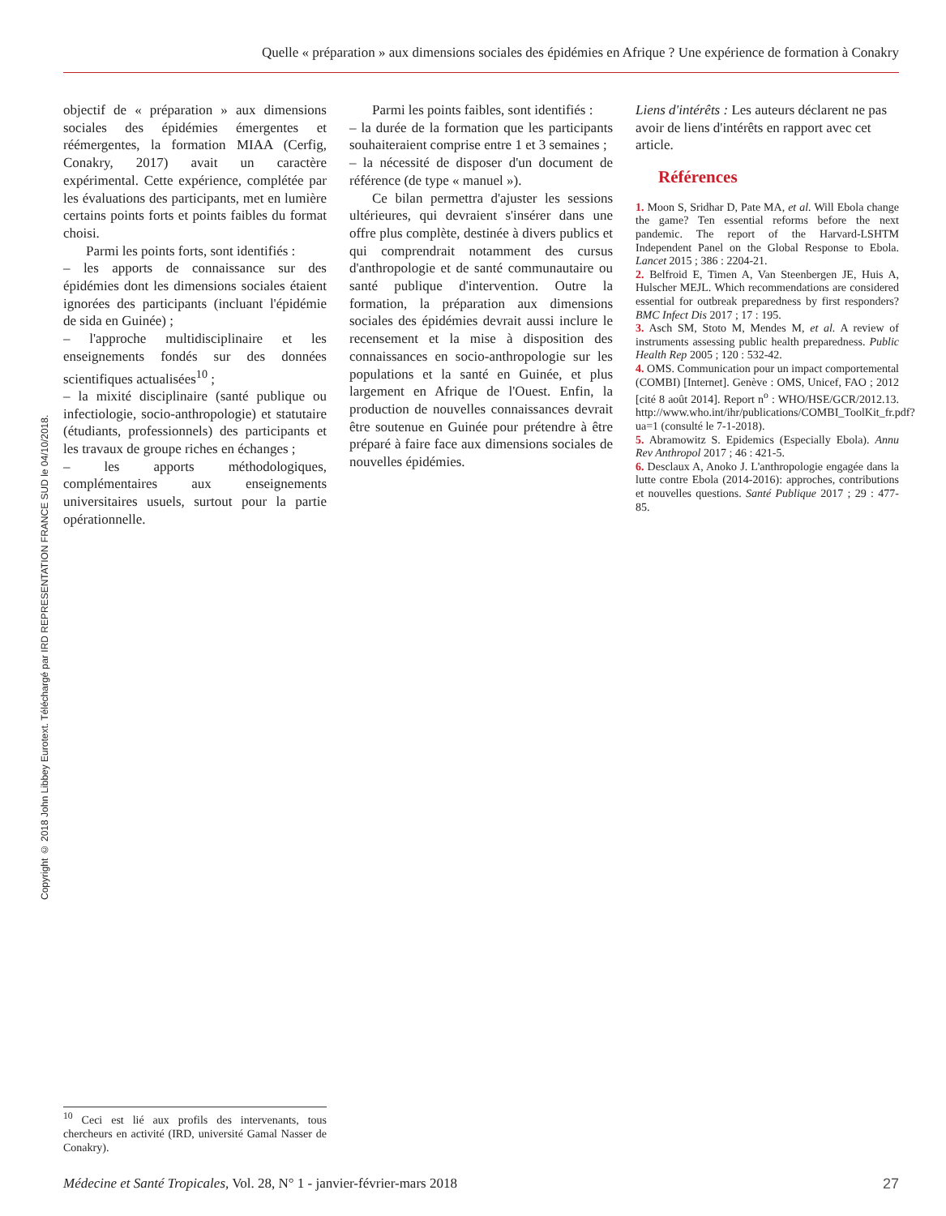Quelle « préparation » aux dimensions sociales des épidémies en Afrique ? Une expérience de formation à Conakry
Copyright © 2018 John Libbey Eurotext. Téléchargé par IRD REPRESENTATION FRANCE SUD le 04/10/2018.
objectif de « préparation » aux dimensions sociales des épidémies émergentes et réémergentes, la formation MIAA (Cerfig, Conakry, 2017) avait un caractère expérimental. Cette expérience, complétée par les évaluations des participants, met en lumière certains points forts et points faibles du format choisi.
Parmi les points forts, sont identifiés :
– les apports de connaissance sur des épidémies dont les dimensions sociales étaient ignorées des participants (incluant l'épidémie de sida en Guinée) ;
– l'approche multidisciplinaire et les enseignements fondés sur des données scientifiques actualisées<sup>10</sup> ;
– la mixité disciplinaire (santé publique ou infectiologie, socio-anthropologie) et statutaire (étudiants, professionnels) des participants et les travaux de groupe riches en échanges ;
– les apports méthodologiques, complémentaires aux enseignements universitaires usuels, surtout pour la partie opérationnelle.
Parmi les points faibles, sont identifiés :
– la durée de la formation que les participants souhaiteraient comprise entre 1 et 3 semaines ;
– la nécessité de disposer d'un document de référence (de type « manuel »).
Ce bilan permettra d'ajuster les sessions ultérieures, qui devraient s'insérer dans une offre plus complète, destinée à divers publics et qui comprendrait notamment des cursus d'anthropologie et de santé communautaire ou santé publique d'intervention. Outre la formation, la préparation aux dimensions sociales des épidémies devrait aussi inclure le recensement et la mise à disposition des connaissances en socio-anthropologie sur les populations et la santé en Guinée, et plus largement en Afrique de l'Ouest. Enfin, la production de nouvelles connaissances devrait être soutenue en Guinée pour prétendre à être préparé à faire face aux dimensions sociales de nouvelles épidémies.
Liens d'intérêts : Les auteurs déclarent ne pas avoir de liens d'intérêts en rapport avec cet article.
Références
1. Moon S, Sridhar D, Pate MA, et al. Will Ebola change the game? Ten essential reforms before the next pandemic. The report of the Harvard-LSHTM Independent Panel on the Global Response to Ebola. Lancet 2015 ; 386 : 2204-21.
2. Belfroid E, Timen A, Van Steenbergen JE, Huis A, Hulscher MEJL. Which recommendations are considered essential for outbreak preparedness by first responders? BMC Infect Dis 2017 ; 17 : 195.
3. Asch SM, Stoto M, Mendes M, et al. A review of instruments assessing public health preparedness. Public Health Rep 2005 ; 120 : 532-42.
4. OMS. Communication pour un impact comportemental (COMBI) [Internet]. Genève : OMS, Unicef, FAO ; 2012 [cité 8 août 2014]. Report n<sup>o</sup> : WHO/HSE/GCR/2012.13. http://www.who.int/ihr/publications/COMBI_ToolKit_fr.pdf?ua=1 (consulté le 7-1-2018).
5. Abramowitz S. Epidemics (Especially Ebola). Annu Rev Anthropol 2017 ; 46 : 421-5.
6. Desclaux A, Anoko J. L'anthropologie engagée dans la lutte contre Ebola (2014-2016): approches, contributions et nouvelles questions. Santé Publique 2017 ; 29 : 477-85.
<sup>10</sup> Ceci est lié aux profils des intervenants, tous chercheurs en activité (IRD, université Gamal Nasser de Conakry).
Médecine et Santé Tropicales, Vol. 28, N° 1 - janvier-février-mars 2018 27